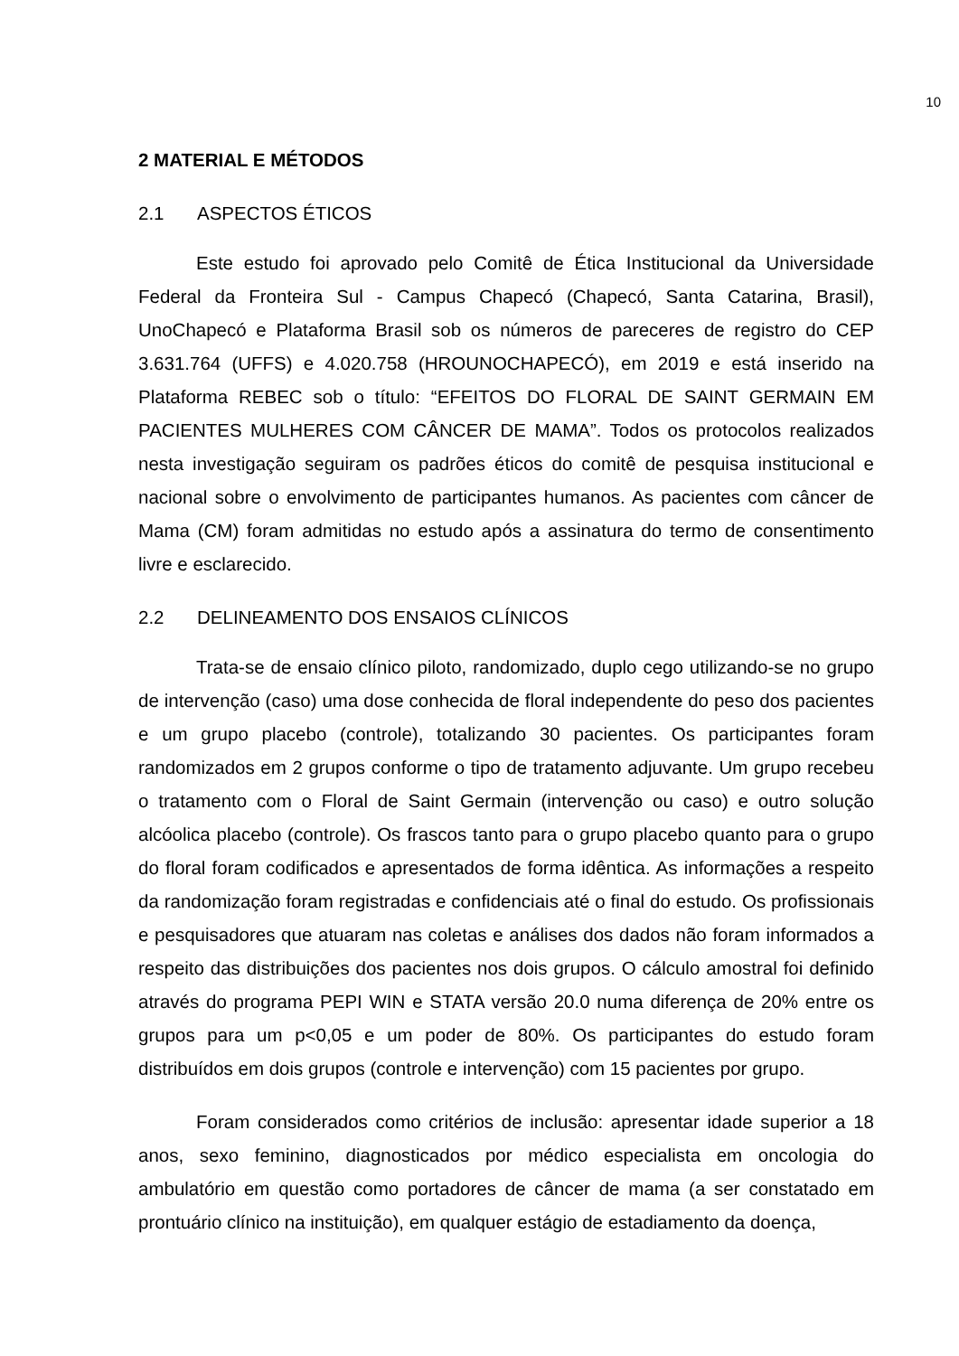10
2 MATERIAL E MÉTODOS
2.1 ASPECTOS ÉTICOS
Este estudo foi aprovado pelo Comitê de Ética Institucional da Universidade Federal da Fronteira Sul - Campus Chapecó (Chapecó, Santa Catarina, Brasil), UnoChapecó e Plataforma Brasil sob os números de pareceres de registro do CEP 3.631.764 (UFFS) e 4.020.758 (HROUNOCHAPECÓ), em 2019 e está inserido na Plataforma REBEC sob o título: “EFEITOS DO FLORAL DE SAINT GERMAIN EM PACIENTES MULHERES COM CÂNCER DE MAMA”. Todos os protocolos realizados nesta investigação seguiram os padrões éticos do comitê de pesquisa institucional e nacional sobre o envolvimento de participantes humanos. As pacientes com câncer de Mama (CM) foram admitidas no estudo após a assinatura do termo de consentimento livre e esclarecido.
2.2 DELINEAMENTO DOS ENSAIOS CLÍNICOS
Trata-se de ensaio clínico piloto, randomizado, duplo cego utilizando-se no grupo de intervenção (caso) uma dose conhecida de floral independente do peso dos pacientes e um grupo placebo (controle), totalizando 30 pacientes. Os participantes foram randomizados em 2 grupos conforme o tipo de tratamento adjuvante. Um grupo recebeu o tratamento com o Floral de Saint Germain (intervenção ou caso) e outro solução alcóolica placebo (controle). Os frascos tanto para o grupo placebo quanto para o grupo do floral foram codificados e apresentados de forma idêntica. As informações a respeito da randomização foram registradas e confidenciais até o final do estudo. Os profissionais e pesquisadores que atuaram nas coletas e análises dos dados não foram informados a respeito das distribuições dos pacientes nos dois grupos. O cálculo amostral foi definido através do programa PEPI WIN e STATA versão 20.0 numa diferença de 20% entre os grupos para um p<0,05 e um poder de 80%. Os participantes do estudo foram distribuídos em dois grupos (controle e intervenção) com 15 pacientes por grupo.
Foram considerados como critérios de inclusão: apresentar idade superior a 18 anos, sexo feminino, diagnosticados por médico especialista em oncologia do ambulatório em questão como portadores de câncer de mama (a ser constatado em prontuário clínico na instituição), em qualquer estágio de estadiamento da doença,